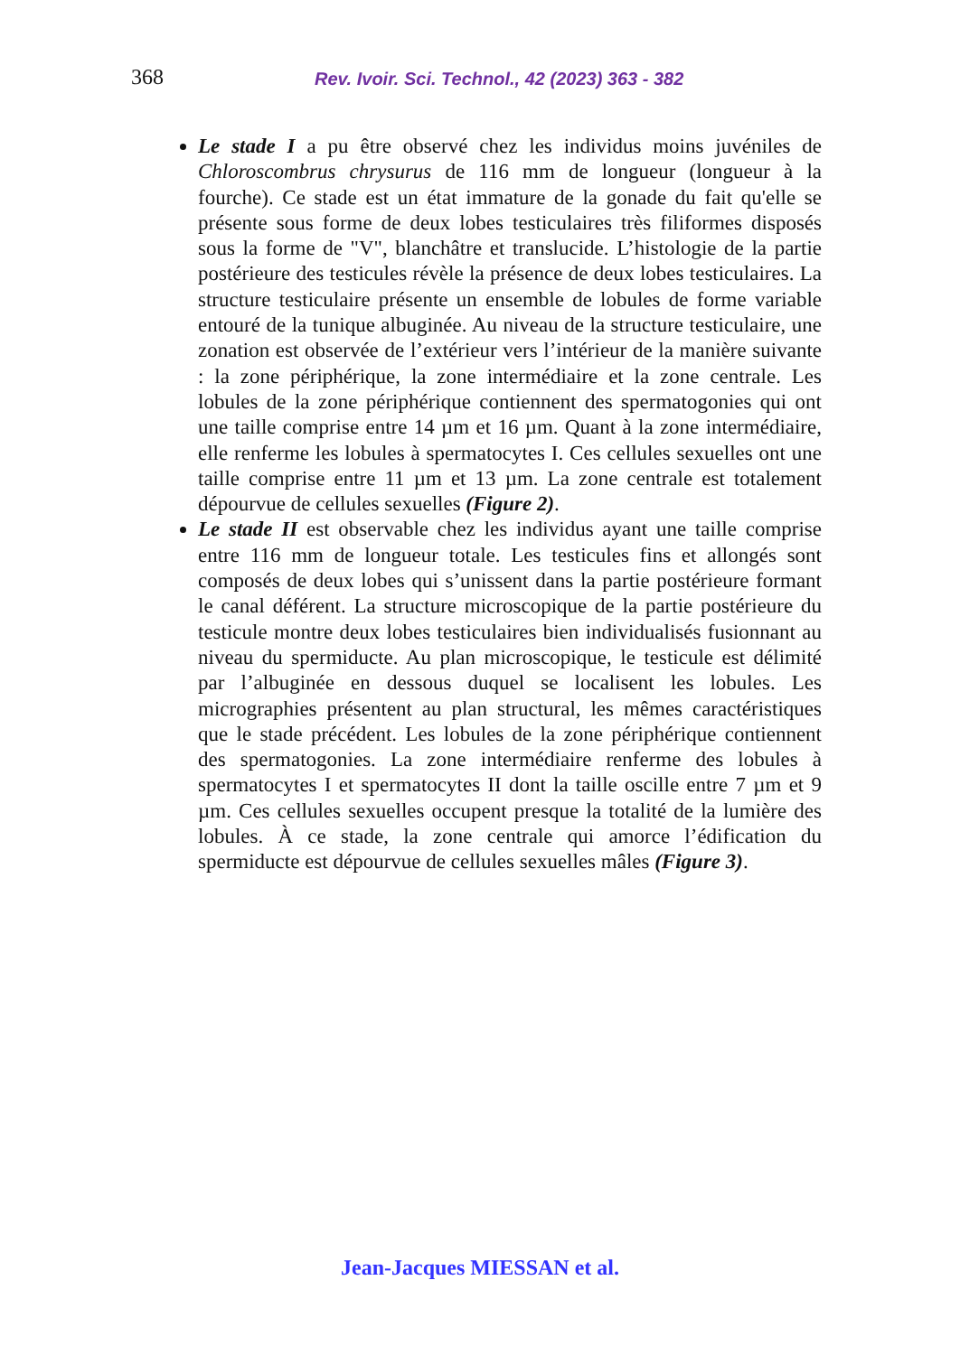368 Rev. Ivoir. Sci. Technol., 42 (2023) 363 - 382
Le stade I a pu être observé chez les individus moins juvéniles de Chloroscombrus chrysurus de 116 mm de longueur (longueur à la fourche). Ce stade est un état immature de la gonade du fait qu'elle se présente sous forme de deux lobes testiculaires très filiformes disposés sous la forme de "V", blanchâtre et translucide. L’histologie de la partie postérieure des testicules révèle la présence de deux lobes testiculaires. La structure testiculaire présente un ensemble de lobules de forme variable entouré de la tunique albuginée. Au niveau de la structure testiculaire, une zonation est observée de l’extérieur vers l’intérieur de la manière suivante : la zone périphérique, la zone intermédiaire et la zone centrale. Les lobules de la zone périphérique contiennent des spermatogonies qui ont une taille comprise entre 14 µm et 16 µm. Quant à la zone intermédiaire, elle renferme les lobules à spermatocytes I. Ces cellules sexuelles ont une taille comprise entre 11 µm et 13 µm. La zone centrale est totalement dépourvue de cellules sexuelles (Figure 2).
Le stade II est observable chez les individus ayant une taille comprise entre 116 mm de longueur totale. Les testicules fins et allongés sont composés de deux lobes qui s’unissent dans la partie postérieure formant le canal déférent. La structure microscopique de la partie postérieure du testicule montre deux lobes testiculaires bien individualisés fusionnant au niveau du spermiducte. Au plan microscopique, le testicule est délimité par l’albuginée en dessous duquel se localisent les lobules. Les micrographies présentent au plan structural, les mêmes caractéristiques que le stade précédent. Les lobules de la zone périphérique contiennent des spermatogonies. La zone intermédiaire renferme des lobules à spermatocytes I et spermatocytes II dont la taille oscille entre 7 µm et 9 µm. Ces cellules sexuelles occupent presque la totalité de la lumière des lobules. À ce stade, la zone centrale qui amorce l’édification du spermiducte est dépourvue de cellules sexuelles mâles (Figure 3).
Jean-Jacques MIESSAN et al.